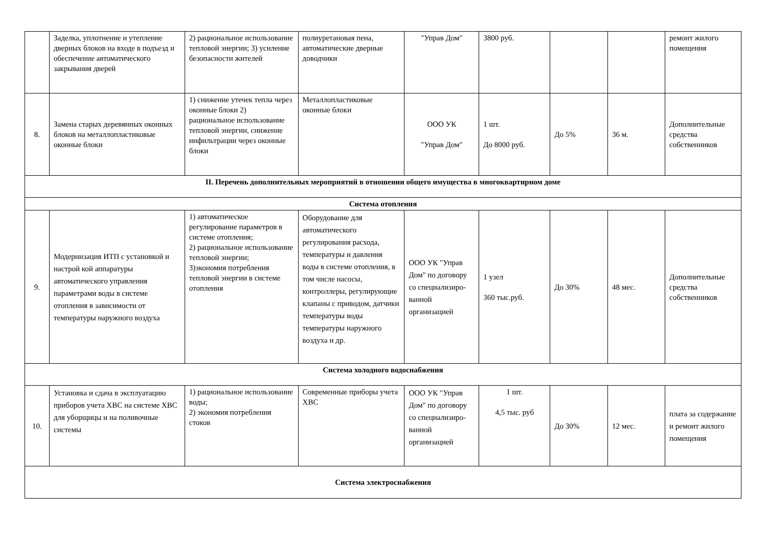| | Заделка, уплотнение и утепление дверных блоков на входе в подъезд и обеспечение автоматического закрывания дверей | 2) рациональное использование тепловой энергии; 3) усиление безопасности жителей | полиуретановая пена, автоматические дверные доводчики | "Управ Дом" | 3800 руб. | | | ремонт жилого помещения |
| 8. | Замена старых деревянных оконных блоков на металлопластиковые оконные блоки | 1) снижение утечек тепла через оконные блоки 2) рациональное использование тепловой энергии, снижение инфильтрации через оконные блоки | Металлопластиковые оконные блоки | ООО УК "Управ Дом" | 1 шт. До 8000 руб. | До 5% | 36 м. | Дополнительные средства собственников |
| II. Перечень дополнительных мероприятий в отношении общего имущества в многоквартирном доме | | | | | | | | |
| Система отопления | | | | | | | | |
| 9. | Модернизация ИТП с установкой и настрой кой аппаратуры автоматического управления параметрами воды в системе отопления в зависимости от температуры наружного воздуха | 1) автоматическое регулирование параметров в системе отопления; 2) рациональное использование тепловой энергии; 3)экономия потребления тепловой энергии в системе отопления | Оборудование для автоматического регулирования расхода, температуры и давления воды в системе отопления, в том числе насосы, контроллеры, регулирующие клапаны с приводом, датчики температуры воды температуры наружного воздуха и др. | ООО УК "Управ Дом" по договору со специализиро-ванной организацией | 1 узел 360 тыс.руб. | До 30% | 48 мес. | Дополнительные средства собственников |
| Система холодного водоснабжения | | | | | | | | |
| 10. | Установка и сдача в эксплуатацию приборов учета ХВС на системе ХВС для уборщицы и на поливочные системы | 1) рациональное использование воды; 2) экономия потребления стоков | Современные приборы учета ХВС | ООО УК "Управ Дом" по договору со специализиро-ванной организацией | 1 шт. 4,5 тыс. руб | До 30% | 12 мес. | плата за содержание и ремонт жилого помещения |
| Система электроснабжения | | | | | | | | |